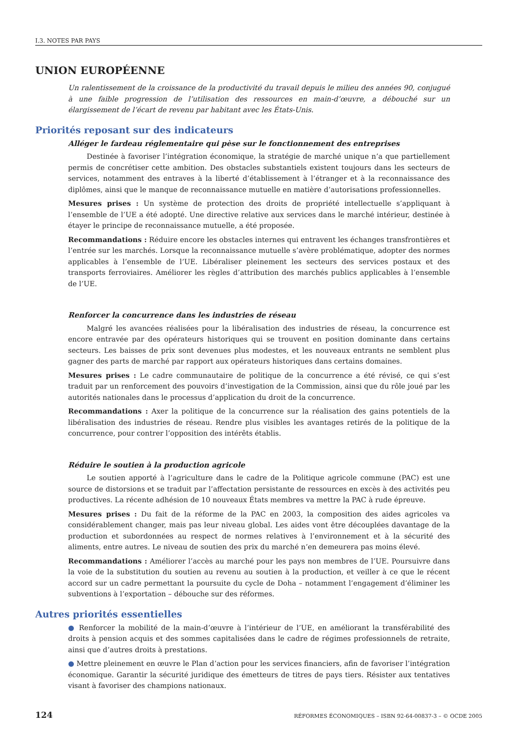I.3. NOTES PAR PAYS
UNION EUROPÉENNE
Un ralentissement de la croissance de la productivité du travail depuis le milieu des années 90, conjugué à une faible progression de l’utilisation des ressources en main-d’œuvre, a débouché sur un élargissement de l’écart de revenu par habitant avec les États-Unis.
Priorités reposant sur des indicateurs
Alléger le fardeau réglementaire qui pèse sur le fonctionnement des entreprises
Destinée à favoriser l’intégration économique, la stratégie de marché unique n’a que partiellement permis de concrétiser cette ambition. Des obstacles substantiels existent toujours dans les secteurs de services, notamment des entraves à la liberté d’établissement à l’étranger et à la reconnaissance des diplômes, ainsi que le manque de reconnaissance mutuelle en matière d’autorisations professionnelles.
Mesures prises : Un système de protection des droits de propriété intellectuelle s’appliquant à l’ensemble de l’UE a été adopté. Une directive relative aux services dans le marché intérieur, destinée à étayer le principe de reconnaissance mutuelle, a été proposée.
Recommandations : Réduire encore les obstacles internes qui entravent les échanges transfrontières et l’entrée sur les marchés. Lorsque la reconnaissance mutuelle s’avère problématique, adopter des normes applicables à l’ensemble de l’UE. Libéraliser pleinement les secteurs des services postaux et des transports ferroviaires. Améliorer les règles d’attribution des marchés publics applicables à l’ensemble de l’UE.
Renforcer la concurrence dans les industries de réseau
Malgré les avancées réalisées pour la libéralisation des industries de réseau, la concurrence est encore entravée par des opérateurs historiques qui se trouvent en position dominante dans certains secteurs. Les baisses de prix sont devenues plus modestes, et les nouveaux entrants ne semblent plus gagner des parts de marché par rapport aux opérateurs historiques dans certains domaines.
Mesures prises : Le cadre communautaire de politique de la concurrence a été révisé, ce qui s’est traduit par un renforcement des pouvoirs d’investigation de la Commission, ainsi que du rôle joué par les autorités nationales dans le processus d’application du droit de la concurrence.
Recommandations : Axer la politique de la concurrence sur la réalisation des gains potentiels de la libéralisation des industries de réseau. Rendre plus visibles les avantages retirés de la politique de la concurrence, pour contrer l’opposition des intérêts établis.
Réduire le soutien à la production agricole
Le soutien apporté à l’agriculture dans le cadre de la Politique agricole commune (PAC) est une source de distorsions et se traduit par l’affectation persistante de ressources en excès à des activités peu productives. La récente adhésion de 10 nouveaux États membres va mettre la PAC à rude épreuve.
Mesures prises : Du fait de la réforme de la PAC en 2003, la composition des aides agricoles va considérablement changer, mais pas leur niveau global. Les aides vont être découplées davantage de la production et subordonnées au respect de normes relatives à l’environnement et à la sécurité des aliments, entre autres. Le niveau de soutien des prix du marché n’en demeurera pas moins élevé.
Recommandations : Améliorer l’accès au marché pour les pays non membres de l’UE. Poursuivre dans la voie de la substitution du soutien au revenu au soutien à la production, et veiller à ce que le récent accord sur un cadre permettant la poursuite du cycle de Doha – notamment l’engagement d’éliminer les subventions à l’exportation – débouche sur des réformes.
Autres priorités essentielles
● Renforcer la mobilité de la main-d’œuvre à l’intérieur de l’UE, en améliorant la transférabilité des droits à pension acquis et des sommes capitalisées dans le cadre de régimes professionnels de retraite, ainsi que d’autres droits à prestations.
● Mettre pleinement en œuvre le Plan d’action pour les services financiers, afin de favoriser l’intégration économique. Garantir la sécurité juridique des émetteurs de titres de pays tiers. Résister aux tentatives visant à favoriser des champions nationaux.
124 RÉFORMES ÉCONOMIQUES – ISBN 92-64-00837-3 – © OCDE 2005